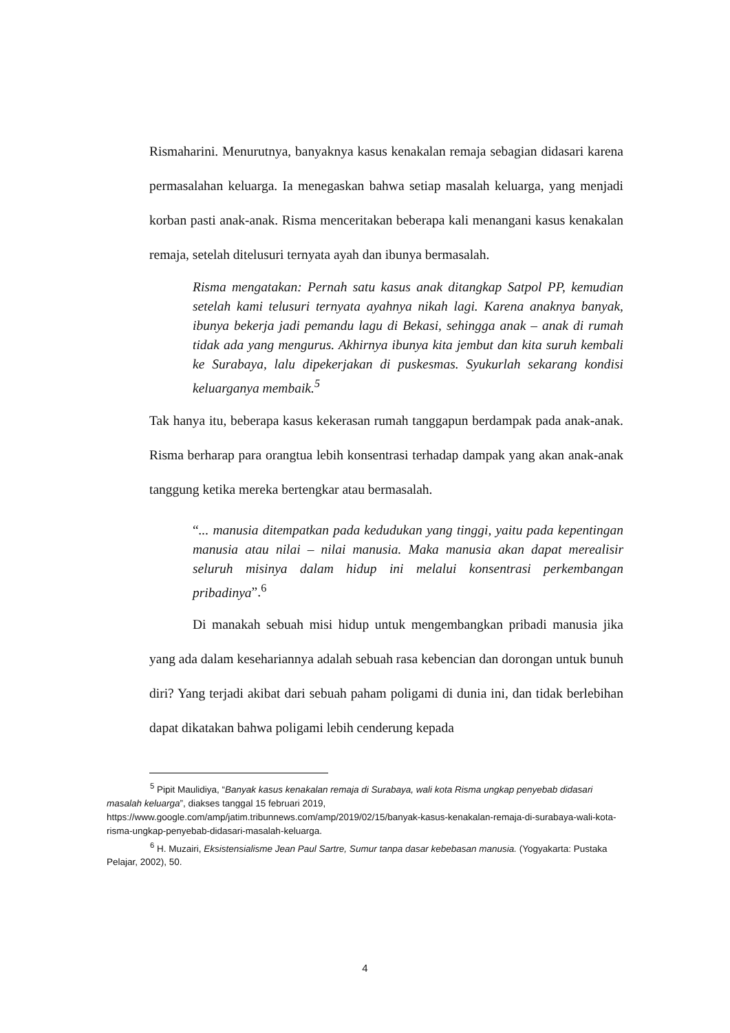Rismaharini. Menurutnya, banyaknya kasus kenakalan remaja sebagian didasari karena permasalahan keluarga. Ia menegaskan bahwa setiap masalah keluarga, yang menjadi korban pasti anak-anak. Risma menceritakan beberapa kali menangani kasus kenakalan remaja, setelah ditelusuri ternyata ayah dan ibunya bermasalah.
Risma mengatakan: Pernah satu kasus anak ditangkap Satpol PP, kemudian setelah kami telusuri ternyata ayahnya nikah lagi. Karena anaknya banyak, ibunya bekerja jadi pemandu lagu di Bekasi, sehingga anak – anak di rumah tidak ada yang mengurus. Akhirnya ibunya kita jembut dan kita suruh kembali ke Surabaya, lalu dipekerjakan di puskesmas. Syukurlah sekarang kondisi keluarganya membaik.<sup>5</sup>
Tak hanya itu, beberapa kasus kekerasan rumah tanggapun berdampak pada anak-anak. Risma berharap para orangtua lebih konsentrasi terhadap dampak yang akan anak-anak tanggung ketika mereka bertengkar atau bermasalah.
“... manusia ditempatkan pada kedudukan yang tinggi, yaitu pada kepentingan manusia atau nilai – nilai manusia. Maka manusia akan dapat merealisir seluruh misinya dalam hidup ini melalui konsentrasi perkembangan pribadinya”.<sup>6</sup>
Di manakah sebuah misi hidup untuk mengembangkan pribadi manusia jika yang ada dalam kesehariannya adalah sebuah rasa kebencian dan dorongan untuk bunuh diri? Yang terjadi akibat dari sebuah paham poligami di dunia ini, dan tidak berlebihan dapat dikatakan bahwa poligami lebih cenderung kepada
<sup>5</sup> Pipit Maulidiya, “Banyak kasus kenakalan remaja di Surabaya, wali kota Risma ungkap penyebab didasari masalah keluarga”, diakses tanggal 15 februari 2019, https://www.google.com/amp/jatim.tribunnews.com/amp/2019/02/15/banyak-kasus-kenakalan-remaja-di-surabaya-wali-kota-risma-ungkap-penyebab-didasari-masalah-keluarga.
<sup>6</sup> H. Muzairi, Eksistensialisme Jean Paul Sartre, Sumur tanpa dasar kebebasan manusia. (Yogyakarta: Pustaka Pelajar, 2002), 50.
4